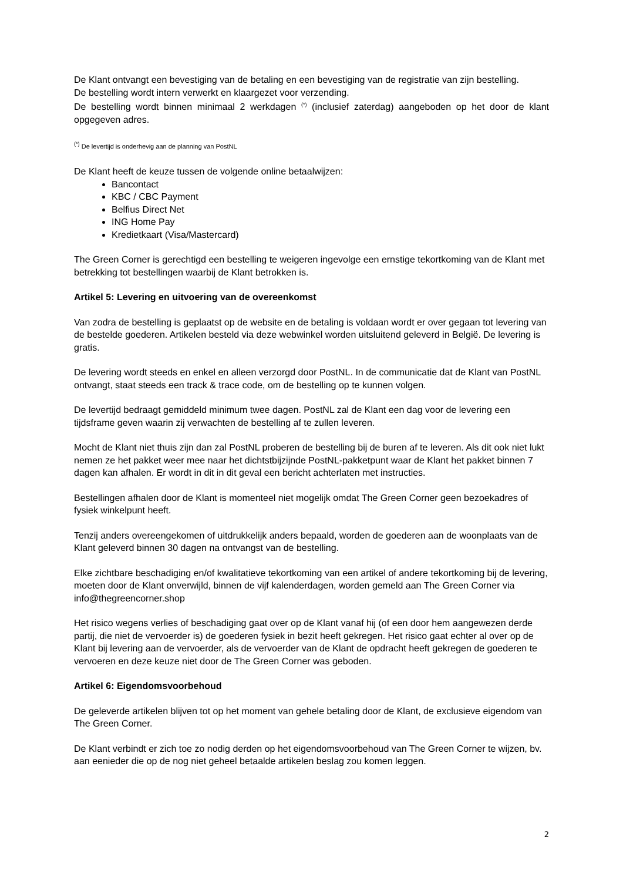De Klant ontvangt een bevestiging van de betaling en een bevestiging van de registratie van zijn bestelling.
De bestelling wordt intern verwerkt en klaargezet voor verzending.
De bestelling wordt binnen minimaal 2 werkdagen <sup>(*)</sup> (inclusief zaterdag) aangeboden op het door de klant opgegeven adres.
<sup>(*)</sup> De levertijd is onderhevig aan de planning van PostNL
De Klant heeft de keuze tussen de volgende online betaalwijzen:
Bancontact
KBC / CBC Payment
Belfius Direct Net
ING Home Pay
Kredietkaart (Visa/Mastercard)
The Green Corner is gerechtigd een bestelling te weigeren ingevolge een ernstige tekortkoming van de Klant met betrekking tot bestellingen waarbij de Klant betrokken is.
Artikel 5: Levering en uitvoering van de overeenkomst
Van zodra de bestelling is geplaatst op de website en de betaling is voldaan wordt er over gegaan tot levering van de bestelde goederen. Artikelen besteld via deze webwinkel worden uitsluitend geleverd in België. De levering is gratis.
De levering wordt steeds en enkel en alleen verzorgd door PostNL. In de communicatie dat de Klant van PostNL ontvangt, staat steeds een track & trace code, om de bestelling op te kunnen volgen.
De levertijd bedraagt gemiddeld minimum twee dagen. PostNL zal de Klant een dag voor de levering een tijdsframe geven waarin zij verwachten de bestelling af te zullen leveren.
Mocht de Klant niet thuis zijn dan zal PostNL proberen de bestelling bij de buren af te leveren. Als dit ook niet lukt nemen ze het pakket weer mee naar het dichtstbijzijnde PostNL-pakketpunt waar de Klant het pakket binnen 7 dagen kan afhalen. Er wordt in dit in dit geval een bericht achterlaten met instructies.
Bestellingen afhalen door de Klant is momenteel niet mogelijk omdat The Green Corner geen bezoekadres of fysiek winkelpunt heeft.
Tenzij anders overeengekomen of uitdrukkelijk anders bepaald, worden de goederen aan de woonplaats van de Klant geleverd binnen 30 dagen na ontvangst van de bestelling.
Elke zichtbare beschadiging en/of kwalitatieve tekortkoming van een artikel of andere tekortkoming bij de levering, moeten door de Klant onverwijld, binnen de vijf kalenderdagen, worden gemeld aan The Green Corner via info@thegreencorner.shop
Het risico wegens verlies of beschadiging gaat over op de Klant vanaf hij (of een door hem aangewezen derde partij, die niet de vervoerder is) de goederen fysiek in bezit heeft gekregen. Het risico gaat echter al over op de Klant bij levering aan de vervoerder, als de vervoerder van de Klant de opdracht heeft gekregen de goederen te vervoeren en deze keuze niet door de The Green Corner was geboden.
Artikel 6: Eigendomsvoorbehoud
De geleverde artikelen blijven tot op het moment van gehele betaling door de Klant, de exclusieve eigendom van The Green Corner.
De Klant verbindt er zich toe zo nodig derden op het eigendomsvoorbehoud van The Green Corner te wijzen, bv. aan eenieder die op de nog niet geheel betaalde artikelen beslag zou komen leggen.
2